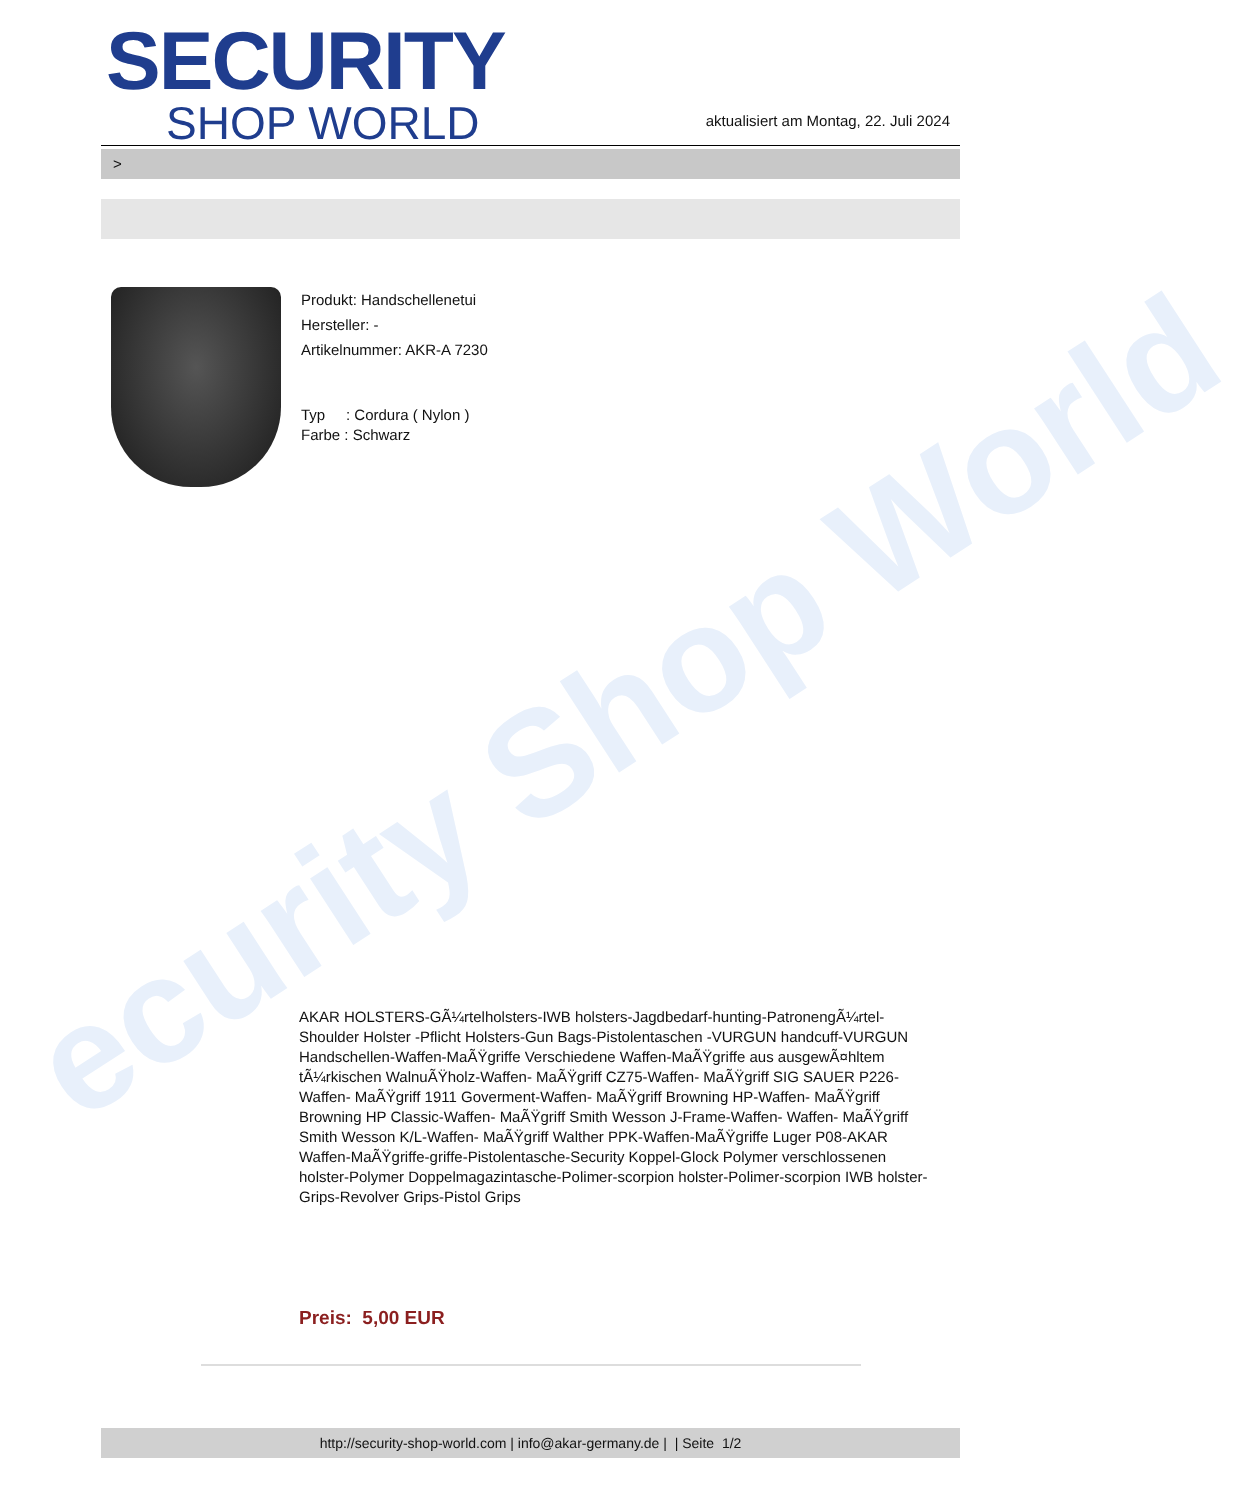ecurity Shop World
SECURITY
SHOP WORLD
aktualisiert am Montag, 22. Juli 2024
>
Produkt: Handschellenetui
Hersteller: -
Artikelnummer: AKR-A 7230
Typ : Cordura ( Nylon )
Farbe : Schwarz
AKAR HOLSTERS-GÃ¼rtelholsters-IWB holsters-Jagdbedarf-hunting-PatronengÃ¼rtel- Shoulder Holster -Pflicht Holsters-Gun Bags-Pistolentaschen -VURGUN handcuff-VURGUN Handschellen-Waffen-MaÃŸgriffe Verschiedene Waffen-MaÃŸgriffe aus ausgewÃ¤hltem tÃ¼rkischen WalnuÃŸholz-Waffen- MaÃŸgriff CZ75-Waffen- MaÃŸgriff SIG SAUER P226-Waffen- MaÃŸgriff 1911 Goverment-Waffen- MaÃŸgriff Browning HP-Waffen- MaÃŸgriff Browning HP Classic-Waffen- MaÃŸgriff Smith Wesson J-Frame-Waffen- Waffen- MaÃŸgriff Smith Wesson K/L-Waffen- MaÃŸgriff Walther PPK-Waffen-MaÃŸgriffe Luger P08-AKAR Waffen-MaÃŸgriffe-griffe-Pistolentasche-Security Koppel-Glock Polymer verschlossenen holster-Polymer Doppelmagazintasche-Polimer-scorpion holster-Polimer-scorpion IWB holster-Grips-Revolver Grips-Pistol Grips
Preis: 5,00 EUR
http://security-shop-world.com | info@akar-germany.de | | Seite 1/2